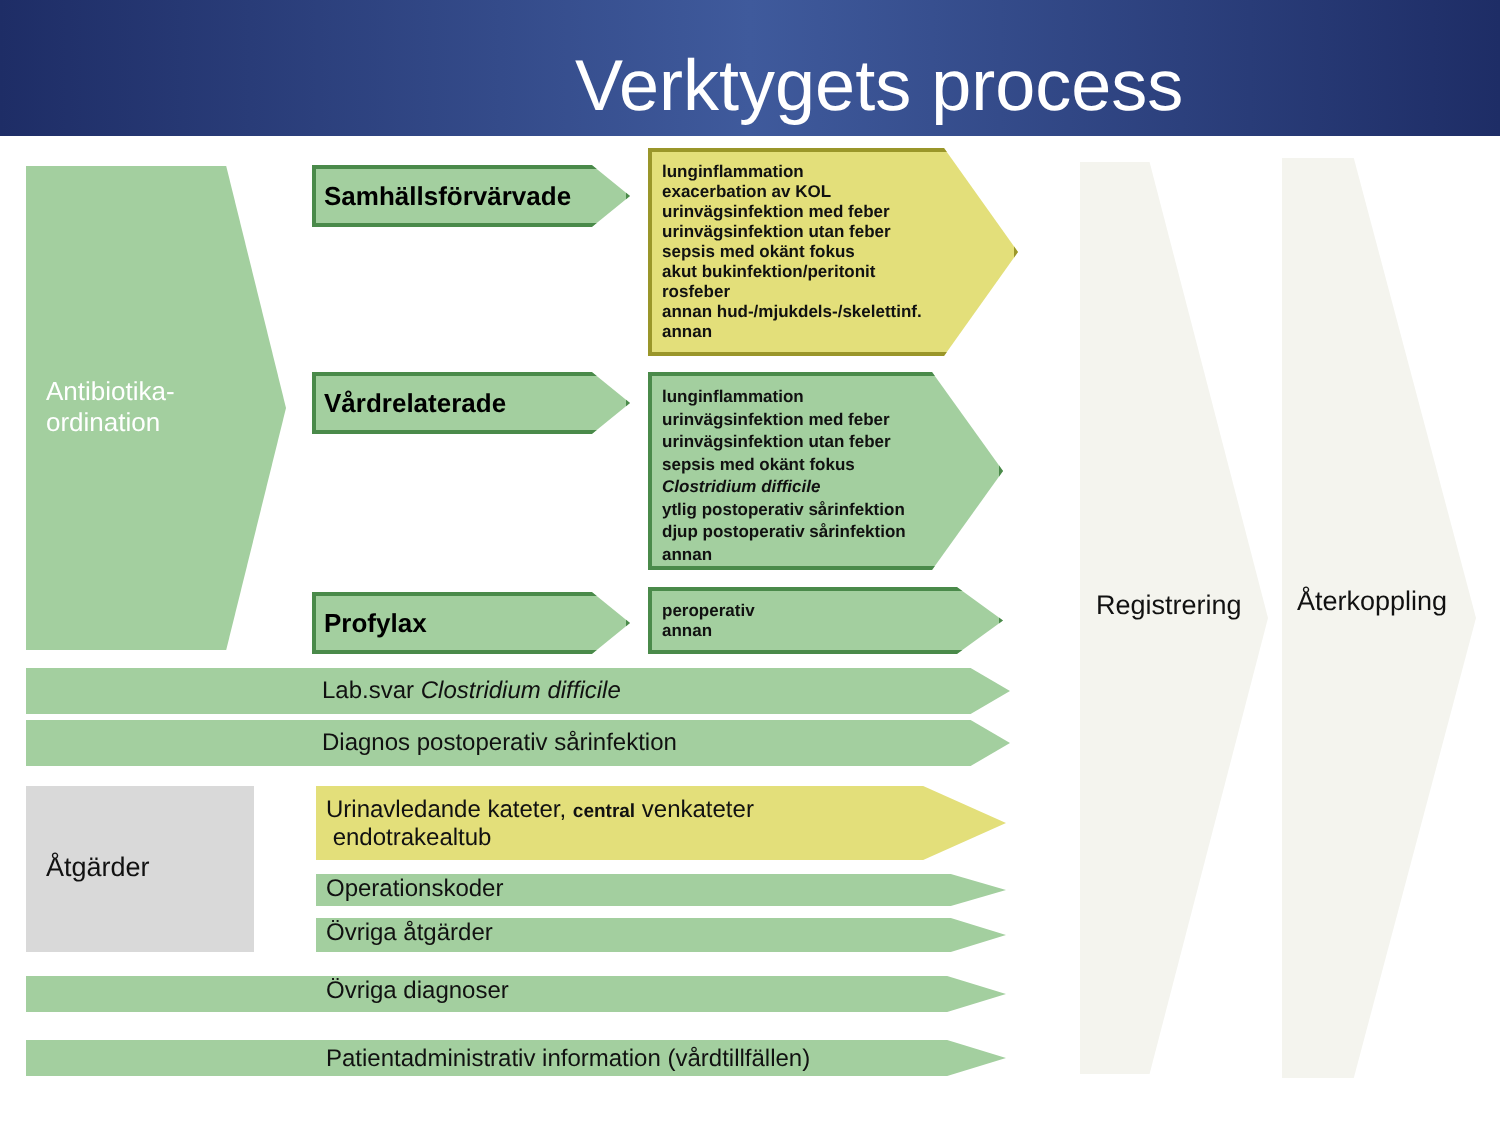Verktygets process
Antibiotika-
ordination
Samhällsförvärvade
Vårdrelaterade
Profylax
lunginflammation
exacerbation av KOL
urinvägsinfektion med feber
urinvägsinfektion utan feber
sepsis med okänt fokus
akut bukinfektion/peritonit
rosfeber
annan hud-/mjukdels-/skelettinf.
annan
lunginflammation
urinvägsinfektion med feber
urinvägsinfektion utan feber
sepsis med okänt fokus
Clostridium difficile
ytlig postoperativ sårinfektion
djup postoperativ sårinfektion
annan
peroperativ
annan
Lab.svar Clostridium difficile
Diagnos postoperativ sårinfektion
Åtgärder
Urinavledande kateter, central venkateter
endotrakealtub
Operationskoder
Övriga åtgärder
Övriga diagnoser
Patientadministrativ information (vårdtillfällen)
Registrering
Återkoppling